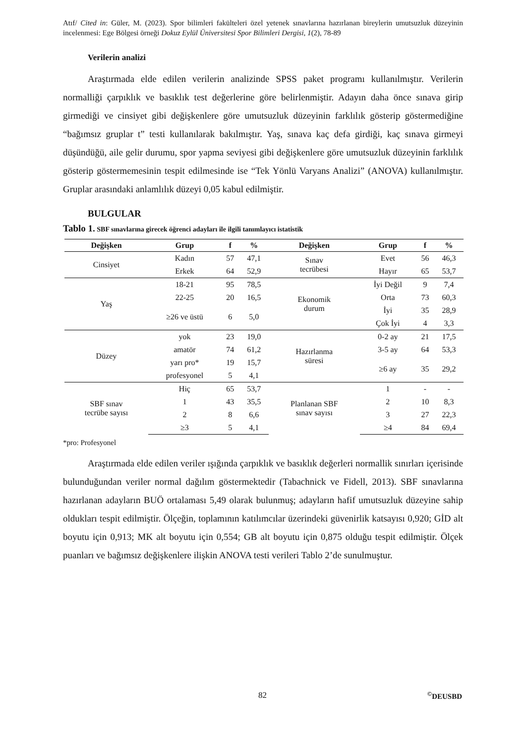Atıf/ Cited in: Güler, M. (2023). Spor bilimleri fakülteleri özel yetenek sınavlarına hazırlanan bireylerin umutsuzluk düzeyinin incelenmesi: Ege Bölgesi örneği Dokuz Eylül Üniversitesi Spor Bilimleri Dergisi, 1(2), 78-89
Verilerin analizi
Araştırmada elde edilen verilerin analizinde SPSS paket programı kullanılmıştır. Verilerin normalliği çarpıklık ve basıklık test değerlerine göre belirlenmiştir. Adayın daha önce sınava girip girmediği ve cinsiyet gibi değişkenlere göre umutsuzluk düzeyinin farklılık gösterip göstermediğine “bağımsız gruplar t” testi kullanılarak bakılmıştır. Yaş, sınava kaç defa girdiği, kaç sınava girmeyi düşündüğü, aile gelir durumu, spor yapma seviyesi gibi değişkenlere göre umutsuzluk düzeyinin farklılık gösterip göstermemesinin tespit edilmesinde ise “Tek Yönlü Varyans Analizi” (ANOVA) kullanılmıştır. Gruplar arasındaki anlamlılık düzeyi 0,05 kabul edilmiştir.
BULGULAR
Tablo 1. SBF sınavlarına girecek öğrenci adayları ile ilgili tanımlayıcı istatistik
| Değişken | Grup | f | % | Değişken | Grup | f | % |
| --- | --- | --- | --- | --- | --- | --- | --- |
| Cinsiyet | Kadın | 57 | 47,1 | Sınav tecrübesi | Evet | 56 | 46,3 |
| | Erkek | 64 | 52,9 | | Hayır | 65 | 53,7 |
| Yaş | 18-21 | 95 | 78,5 | Ekonomik durum | İyi Değil | 9 | 7,4 |
| | 22-25 | 20 | 16,5 | | Orta | 73 | 60,3 |
| | ≥26 ve üstü | 6 | 5,0 | | İyi | 35 | 28,9 |
| | | | | | Çok İyi | 4 | 3,3 |
| Düzey | yok | 23 | 19,0 | Hazırlanma süresi | 0-2 ay | 21 | 17,5 |
| | amatör | 74 | 61,2 | | 3-5 ay | 64 | 53,3 |
| | yarı pro* | 19 | 15,7 | | ≥6 ay | 35 | 29,2 |
| | profesyonel | 5 | 4,1 | | | | |
| SBF sınav tecrübe sayısı | Hiç | 65 | 53,7 | Planlanan SBF sınav sayısı | 1 | - | - |
| | 1 | 43 | 35,5 | | 2 | 10 | 8,3 |
| | 2 | 8 | 6,6 | | 3 | 27 | 22,3 |
| | ≥3 | 5 | 4,1 | | ≥4 | 84 | 69,4 |
*pro: Profesyonel
Araştırmada elde edilen veriler ışığında çarpıklık ve basıklık değerleri normallik sınırları içerisinde bulunduğundan veriler normal dağılım göstermektedir (Tabachnick ve Fidell, 2013). SBF sınavlarına hazırlanan adayların BUÖ ortalaması 5,49 olarak bulunmuş; adayların hafif umutsuzluk düzeyine sahip oldukları tespit edilmiştir. Ölçeğin, toplamının katılımcılar üzerindeki güvenirlik katsayısı 0,920; GİD alt boyutu için 0,913; MK alt boyutu için 0,554; GB alt boyutu için 0,875 olduğu tespit edilmiştir. Ölçek puanları ve bağımsız değişkenlere ilişkin ANOVA testi verileri Tablo 2’de sunulmuştur.
82
<sup>©</sup>DEUSBD